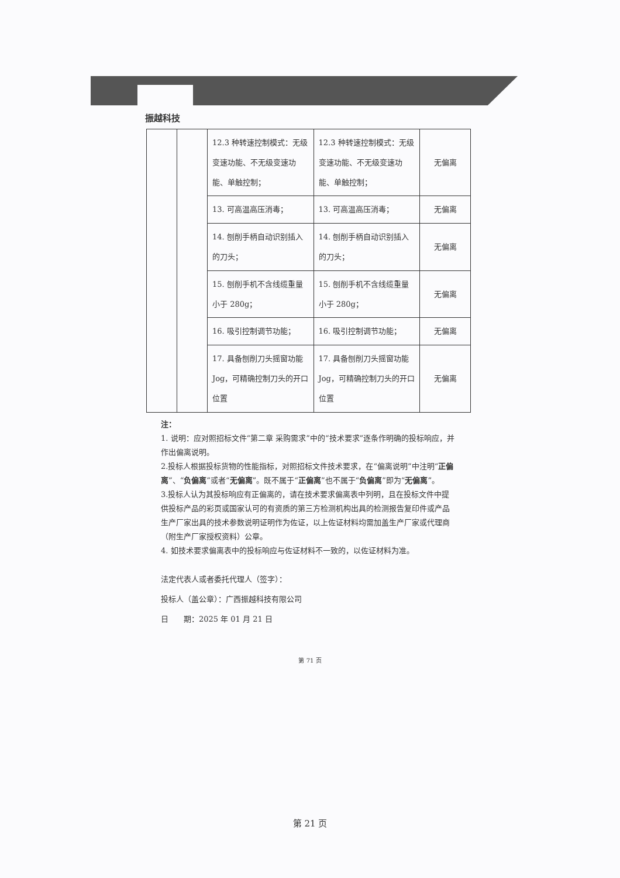振越科技
| | | 12.3 种转速控制模式：无级变速功能、不无级变速功能、单触控制； | 12.3 种转速控制模式：无级变速功能、不无级变速功能、单触控制； | 无偏离 |
| | | 13. 可高温高压消毒； | 13. 可高温高压消毒； | 无偏离 |
| | | 14. 刨削手柄自动识别插入的刀头； | 14. 刨削手柄自动识别插入的刀头； | 无偏离 |
| | | 15. 刨削手机不含线缆重量小于 280g； | 15. 刨削手机不含线缆重量小于 280g； | 无偏离 |
| | | 16. 吸引控制调节功能； | 16. 吸引控制调节功能； | 无偏离 |
| | | 17. 具备刨削刀头摇窗功能 Jog，可精确控制刀头的开口位置 | 17. 具备刨削刀头摇窗功能 Jog，可精确控制刀头的开口位置 | 无偏离 |
注：
1. 说明：应对照招标文件“第二章 采购需求”中的“技术要求”逐条作明确的投标响应，并作出偏离说明。
2.投标人根据投标货物的性能指标，对照招标文件技术要求，在“偏离说明”中注明“正偏离”、“负偏离”或者“无偏离”。既不属于“正偏离”也不属于“负偏离”即为“无偏离”。
3.投标人认为其投标响应有正偏离的，请在技术要求偏离表中列明，且在投标文件中提供投标产品的彩页或国家认可的有资质的第三方检测机构出具的检测报告复印件或产品生产厂家出具的技术参数说明证明作为佐证，以上佐证材料均需加盖生产厂家或代理商（附生产厂家授权资料）公章。
4. 如技术要求偏离表中的投标响应与佐证材料不一致的，以佐证材料为准。
法定代表人或者委托代理人（签字）：
投标人（盖公章）：广西振越科技有限公司
日　　期：2025 年 01 月 21 日
第 71 页
第 21 页